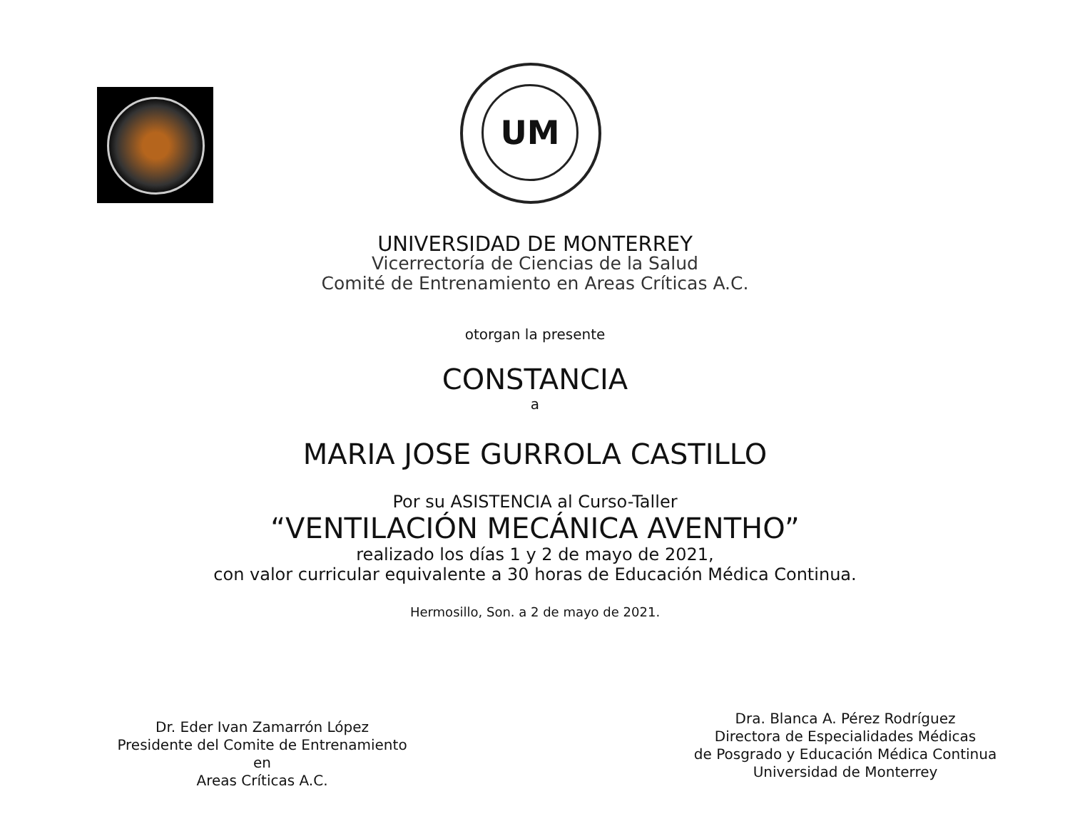UM
UNIVERSIDAD DE MONTERREY
Vicerrectoría de Ciencias de la Salud
Comité de Entrenamiento en Areas Críticas A.C.
otorgan la presente
CONSTANCIA
a
MARIA JOSE GURROLA CASTILLO
Por su ASISTENCIA al Curso-Taller
“VENTILACIÓN MECÁNICA AVENTHO”
realizado los días 1 y 2 de mayo de 2021,
con valor curricular equivalente a 30 horas de Educación Médica Continua.
Hermosillo, Son. a 2 de mayo de 2021.
Dr. Eder Ivan Zamarrón López
Presidente del Comite de Entrenamiento en
Areas Críticas A.C.
Dra. Blanca A. Pérez Rodríguez
Directora de Especialidades Médicas
de Posgrado y Educación Médica Continua
Universidad de Monterrey